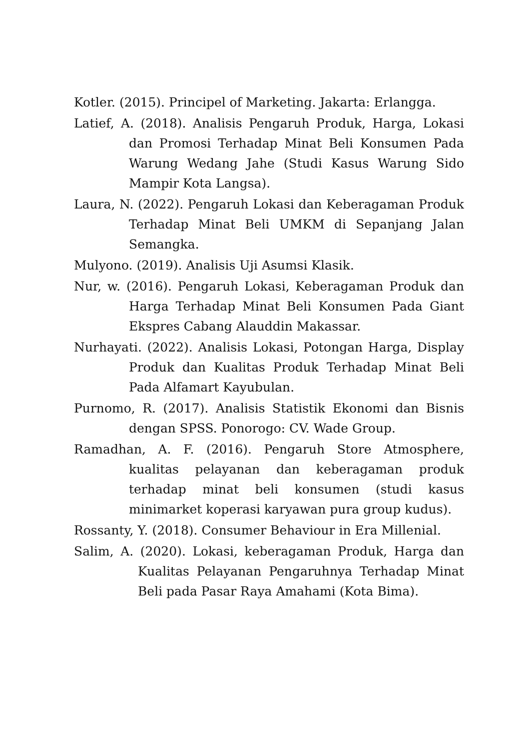Kotler. (2015). Principel of Marketing. Jakarta: Erlangga.
Latief, A. (2018). Analisis Pengaruh Produk, Harga, Lokasi dan Promosi Terhadap Minat Beli Konsumen Pada Warung Wedang Jahe (Studi Kasus Warung Sido Mampir Kota Langsa).
Laura, N. (2022). Pengaruh Lokasi dan Keberagaman Produk Terhadap Minat Beli UMKM di Sepanjang Jalan Semangka.
Mulyono. (2019). Analisis Uji Asumsi Klasik.
Nur, w. (2016). Pengaruh Lokasi, Keberagaman Produk dan Harga Terhadap Minat Beli Konsumen Pada Giant Ekspres Cabang Alauddin Makassar.
Nurhayati. (2022). Analisis Lokasi, Potongan Harga, Display Produk dan Kualitas Produk Terhadap Minat Beli Pada Alfamart Kayubulan.
Purnomo, R. (2017). Analisis Statistik Ekonomi dan Bisnis dengan SPSS. Ponorogo: CV. Wade Group.
Ramadhan, A. F. (2016). Pengaruh Store Atmosphere, kualitas pelayanan dan keberagaman produk terhadap minat beli konsumen (studi kasus minimarket koperasi karyawan pura group kudus).
Rossanty, Y. (2018). Consumer Behaviour in Era Millenial.
Salim, A. (2020). Lokasi, keberagaman Produk, Harga dan Kualitas Pelayanan Pengaruhnya Terhadap Minat Beli pada Pasar Raya Amahami (Kota Bima).